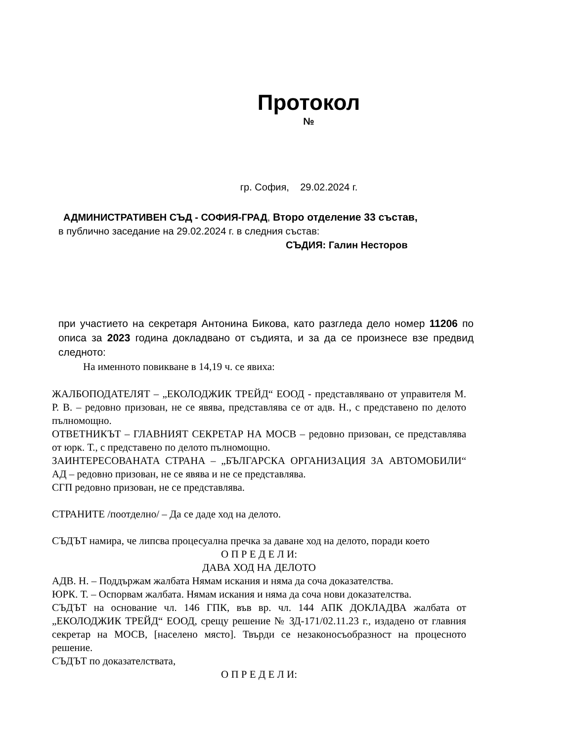Протокол
№
гр. София, 29.02.2024 г.
АДМИНИСТРАТИВЕН СЪД - СОФИЯ-ГРАД, Второ отделение 33 състав,
в публично заседание на 29.02.2024 г. в следния състав:
СЪДИЯ: Галин Несторов
при участието на секретаря Антонина Бикова, като разгледа дело номер 11206 по описа за 2023 година докладвано от съдията, и за да се произнесе взе предвид следното:
На именното повикване в 14,19 ч. се явиха:
ЖАЛБОПОДАТЕЛЯТ – „ЕКОЛОДЖИК ТРЕЙД“ ЕООД - представлявано от управителя М. Р. В. – редовно призован, не се явява, представлява се от адв. Н., с представено по делото пълномощно.
ОТВЕТНИКЪТ – ГЛАВНИЯТ СЕКРЕТАР НА МОСВ – редовно призован, се представлява от юрк. Т., с представено по делото пълномощно.
ЗАИНТЕРЕСОВАНАТА СТРАНА – „БЪЛГАРСКА ОРГАНИЗАЦИЯ ЗА АВТОМОБИЛИ“ АД – редовно призован, не се явява и не се представлява.
СГП редовно призован, не се представлява.
СТРАНИТЕ /поотделно/ – Да се даде ход на делото.
СЪДЪТ намира, че липсва процесуална пречка за даване ход на делото, поради което
О П Р Е Д Е Л И:
ДАВА ХОД НА ДЕЛОТО
АДВ. Н. – Поддържам жалбата Нямам искания и няма да соча доказателства.
ЮРК. Т. – Оспорвам жалбата. Нямам искания и няма да соча нови доказателства.
СЪДЪТ на основание чл. 146 ГПК, във вр. чл. 144 АПК ДОКЛАДВА жалбата от „ЕКОЛОДЖИК ТРЕЙД“ ЕООД, срещу решение № ЗД-171/02.11.23 г., издадено от главния секретар на МОСВ, [населено място]. Твърди се незаконосъобразност на процесното решение.
СЪДЪТ по доказателствата,
О П Р Е Д Е Л И: